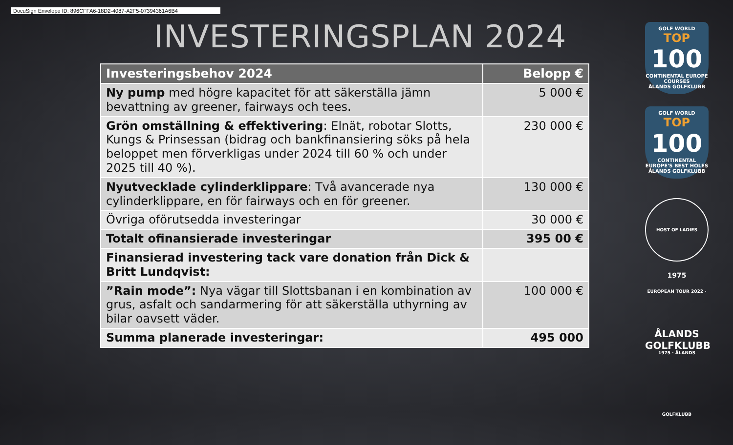DocuSign Envelope ID: 896CFFA6-18D2-4087-A2F5-07394361A6B4
INVESTERINGSPLAN 2024
| Investeringsbehov 2024 | Belopp € |
| --- | --- |
| Ny pump med högre kapacitet för att säkerställa jämn bevattning av greener, fairways och tees. | 5 000 € |
| Grön omställning & effektivering : Elnät, robotar Slotts, Kungs & Prinsessan (bidrag och bankfinansiering söks på hela beloppet men förverkligas under 2024 till 60 % och under 2025 till 40 %). | 230 000 € |
| Nyutvecklade cylinderklippare : Två avancerade nya cylinderklippare, en för fairways och en för greener. | 130 000 € |
| Övriga oförutsedda investeringar | 30 000 € |
| Totalt ofinansierade investeringar | 395 00 € |
| Finansierad investering tack vare donation från Dick & Britt Lundqvist: | |
| ”Rain mode”: Nya vägar till Slottsbanan i en kombination av grus, asfalt och sandarmering för att säkerställa uthyrning av bilar oavsett väder. | 100 000 € |
| Summa planerade investeringar: | 495 000 |
GOLF WORLD
TOP
100
CONTINENTAL EUROPE COURSES
ÅLANDS GOLFKLUBB
GOLF WORLD
TOP
100
CONTINENTAL EUROPE'S BEST HOLES
ÅLANDS GOLFKLUBB
HOST OF LADIES EUROPEAN TOUR 2022 · 1975 · ÅLANDS GOLFKLUBB
1975
ÅLANDS
GOLFKLUBB